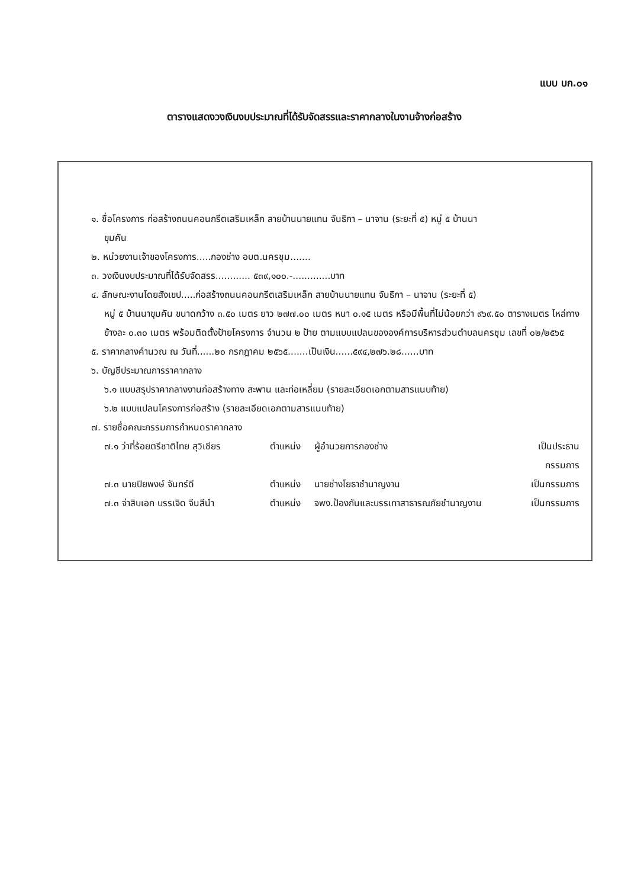แบบ บก.๐๑
ตารางแสดงวงเงินงบประมาณที่ได้รับจัดสรรและราคากลางในงานจ้างก่อสร้าง
๑. ชื่อโครงการ ก่อสร้างถนนคอนกรีตเสริมเหล็ก สายบ้านนายแทน จันธิกา – นาจาน (ระยะที่ ๕) หมู่ ๕ บ้านนา
ขุมคัน
๒. หน่วยงานเจ้าของโครงการ.....กองช่าง อบต.นครชุม.......
๓. วงเงินงบประมาณที่ได้รับจัดสรร............ ๕๓๙,๑๐๐.-.............บาท
๔. ลักษณะงานโดยสังเขป.....ก่อสร้างถนนคอนกรีตเสริมเหล็ก สายบ้านนายแทน จันธิกา – นาจาน (ระยะที่ ๕)
หมู่ ๕ บ้านนาขุมคัน ขนาดกว้าง ๓.๕๐ เมตร ยาว ๒๗๗.๐๐ เมตร หนา ๐.๑๕ เมตร หรือมีพื้นที่ไม่น้อยกว่า ๙๖๙.๕๐ ตารางเมตร ไหล่ทางข้างละ ๐.๓๐ เมตร พร้อมติดตั้งป้ายโครงการ จำนวน ๒ ป้าย ตามแบบแปลนขององค์การบริหารส่วนตำบลนครชุม เลขที่ ๐๒/๒๕๖๕
๕. ราคากลางคำนวณ ณ วันที่......๒๐ กรกฎาคม ๒๕๖๕.......เป็นเงิน......๕๙๔,๒๗๖.๒๘......บาท
๖. บัญชีประมาณการราคากลาง
๖.๑ แบบสรุปราคากลางงานก่อสร้างทาง สะพาน และท่อเหลี่ยม (รายละเอียดเอกตามสารแนบท้าย)
๖.๒ แบบแปลนโครงการก่อสร้าง (รายละเอียดเอกตามสารแนบท้าย)
๗. รายชื่อคณะกรรมการกำหนดราคากลาง
| ๗.๑ ว่าที่ร้อยตรีชาติไทย สุวิเชียร | ตำแหน่ง | ผู้อำนวยการกองช่าง | เป็นประธานกรรมการ |
| ๗.๓ นายปิยพงษ์ จันทร์ดี | ตำแหน่ง | นายช่างโยธาชำนาญงาน | เป็นกรรมการ |
| ๗.๓ จ่าสิบเอก บรรเจิด จีนสีนำ | ตำแหน่ง | จพง.ป้องกันและบรรเทาสาธารณภัยชำนาญงาน | เป็นกรรมการ |